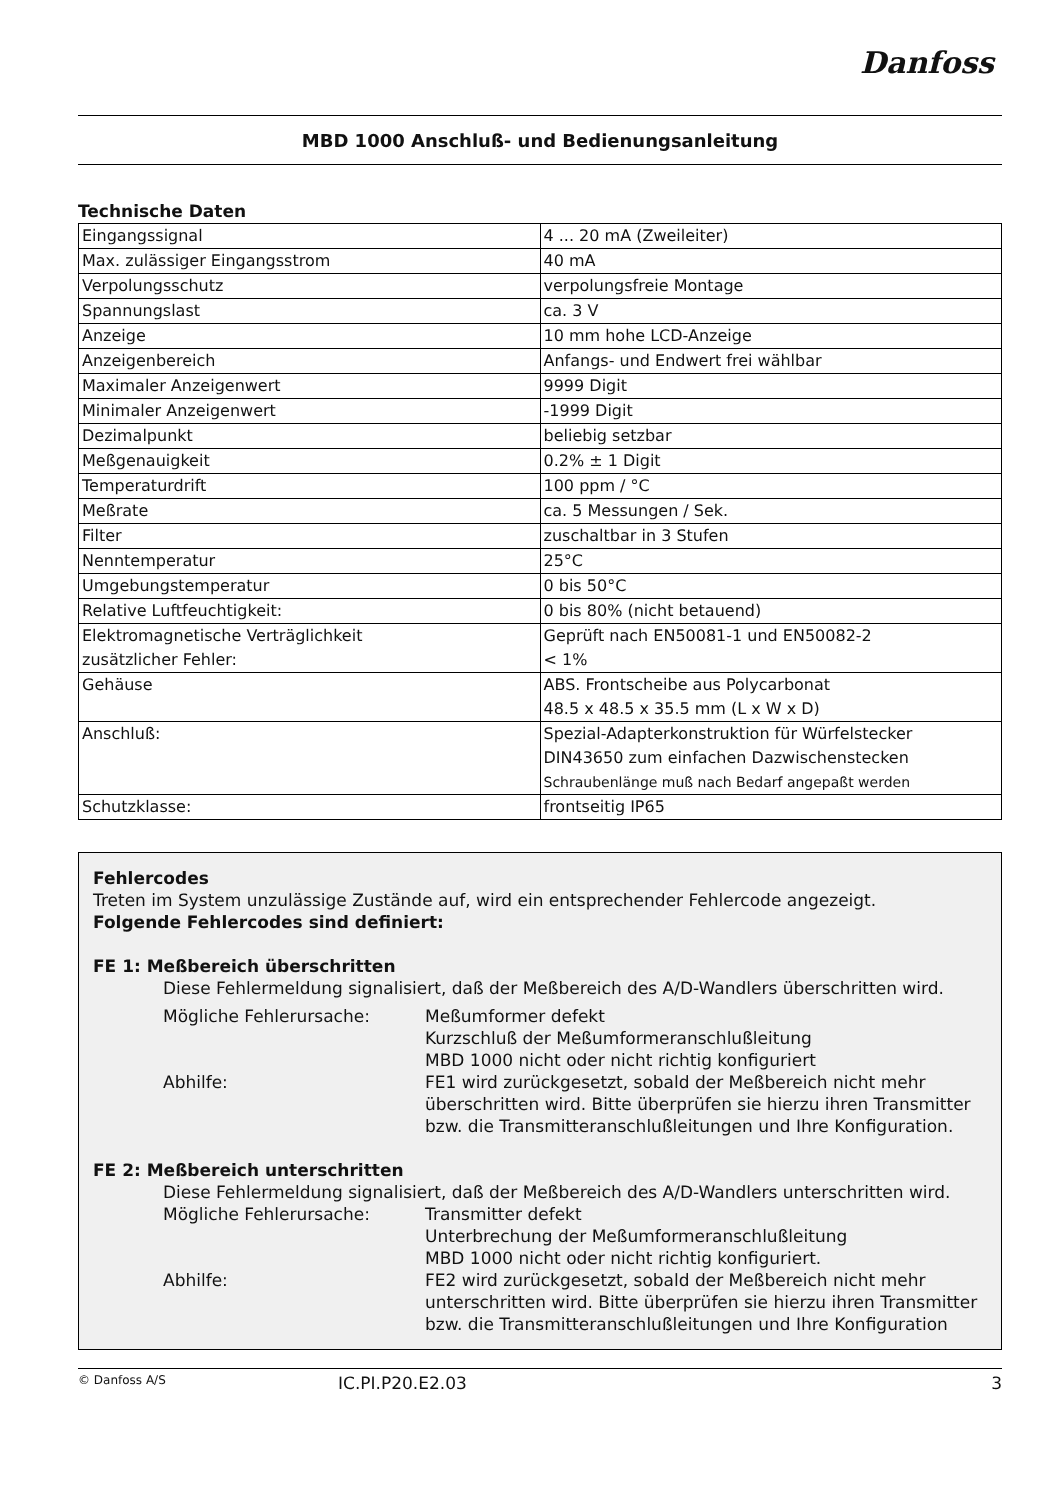Danfoss
MBD 1000 Anschluß- und Bedienungsanleitung
Technische Daten
| Eingangssignal | 4 ... 20 mA (Zweileiter) |
| Max. zulässiger Eingangsstrom | 40 mA |
| Verpolungsschutz | verpolungsfreie Montage |
| Spannungslast | ca. 3 V |
| Anzeige | 10 mm hohe LCD-Anzeige |
| Anzeigenbereich | Anfangs- und Endwert frei wählbar |
| Maximaler Anzeigenwert | 9999 Digit |
| Minimaler Anzeigenwert | -1999 Digit |
| Dezimalpunkt | beliebig setzbar |
| Meßgenauigkeit | 0.2% ± 1 Digit |
| Temperaturdrift | 100 ppm / °C |
| Meßrate | ca. 5 Messungen / Sek. |
| Filter | zuschaltbar in 3 Stufen |
| Nenntemperatur | 25°C |
| Umgebungstemperatur | 0 bis 50°C |
| Relative Luftfeuchtigkeit: | 0 bis 80% (nicht betauend) |
| Elektromagnetische Verträglichkeit zusätzlicher Fehler: | Geprüft nach EN50081-1 und EN50082-2 < 1% |
| Gehäuse | ABS. Frontscheibe aus Polycarbonat 48.5 x 48.5 x 35.5 mm (L x W x D) |
| Anschluß: | Spezial-Adapterkonstruktion für Würfelstecker DIN43650 zum einfachen Dazwischenstecken Schraubenlänge muß nach Bedarf angepaßt werden |
| Schutzklasse: | frontseitig IP65 |
Fehlercodes
Treten im System unzulässige Zustände auf, wird ein entsprechender Fehlercode angezeigt.
Folgende Fehlercodes sind definiert:
FE 1: Meßbereich überschritten
Diese Fehlermeldung signalisiert, daß der Meßbereich des A/D-Wandlers überschritten wird.
Mögliche Fehlerursache: Meßumformer defekt
Kurzschluß der Meßumformeranschlußleitung
MBD 1000 nicht oder nicht richtig konfiguriert
Abhilfe: FE1 wird zurückgesetzt, sobald der Meßbereich nicht mehr überschritten wird. Bitte überprüfen sie hierzu ihren Transmitter bzw. die Transmitteranschlußleitungen und Ihre Konfiguration.
FE 2: Meßbereich unterschritten
Diese Fehlermeldung signalisiert, daß der Meßbereich des A/D-Wandlers unterschritten wird.
Mögliche Fehlerursache: Transmitter defekt
Unterbrechung der Meßumformeranschlußleitung
MBD 1000 nicht oder nicht richtig konfiguriert.
Abhilfe: FE2 wird zurückgesetzt, sobald der Meßbereich nicht mehr unterschritten wird. Bitte überprüfen sie hierzu ihren Transmitter bzw. die Transmitteranschlußleitungen und Ihre Konfiguration
© Danfoss A/S IC.PI.P20.E2.03 3